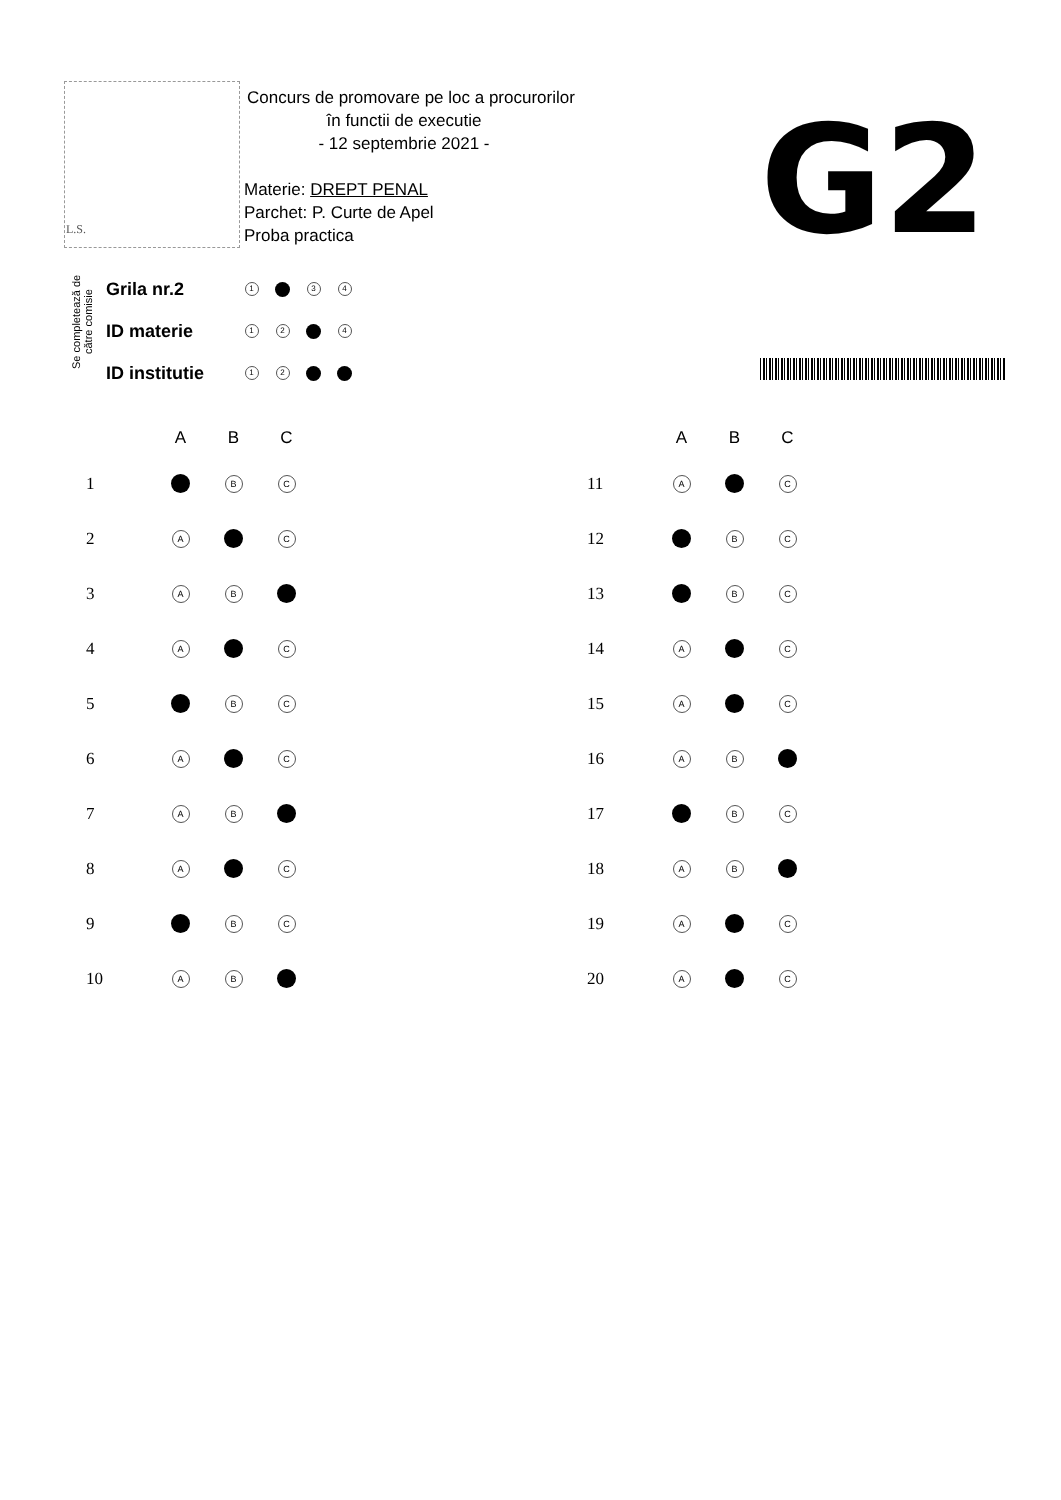L.S.
Concurs de promovare pe loc a procurorilor
în functii de executie
- 12 septembrie 2021 -
Materie: DREPT PENAL
Parchet: P. Curte de Apel
Proba practica
G2
Se completează de către comisie
| Grila nr.2 | 1 | | 3 | 4 |
| ID materie | 1 | 2 | | 4 |
| ID institutie | 1 | 2 | | |
| | A | B | C |
| --- | --- | --- | --- |
| 1 | | B | C |
| 2 | A | | C |
| 3 | A | B | |
| 4 | A | | C |
| 5 | | B | C |
| 6 | A | | C |
| 7 | A | B | |
| 8 | A | | C |
| 9 | | B | C |
| 10 | A | B | |
| | A | B | C |
| --- | --- | --- | --- |
| 11 | A | | C |
| 12 | | B | C |
| 13 | | B | C |
| 14 | A | | C |
| 15 | A | | C |
| 16 | A | B | |
| 17 | | B | C |
| 18 | A | B | |
| 19 | A | | C |
| 20 | A | | C |